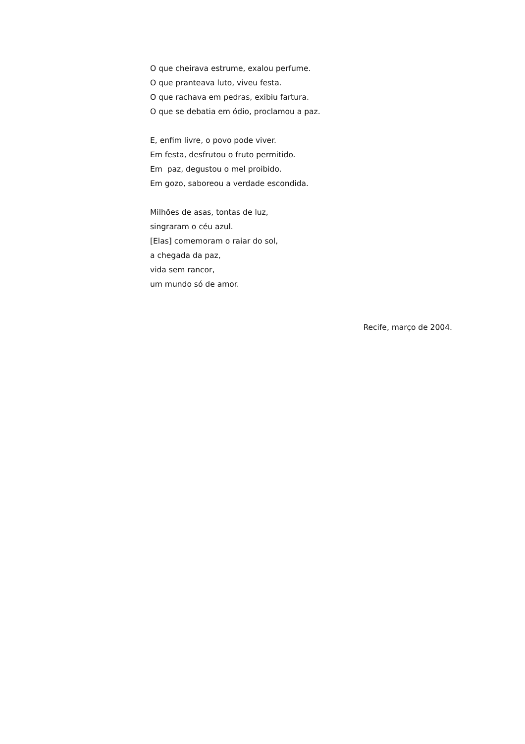O que cheirava estrume, exalou perfume.
O que pranteava luto, viveu festa.
O que rachava em pedras, exibiu fartura.
O que se debatia em ódio, proclamou a paz.
E, enfim livre, o povo pode viver.
Em festa, desfrutou o fruto permitido.
Em paz, degustou o mel proibido.
Em gozo, saboreou a verdade escondida.
Milhões de asas, tontas de luz,
singraram o céu azul.
[Elas] comemoram o raiar do sol,
a chegada da paz,
vida sem rancor,
um mundo só de amor.
Recife, março de 2004.